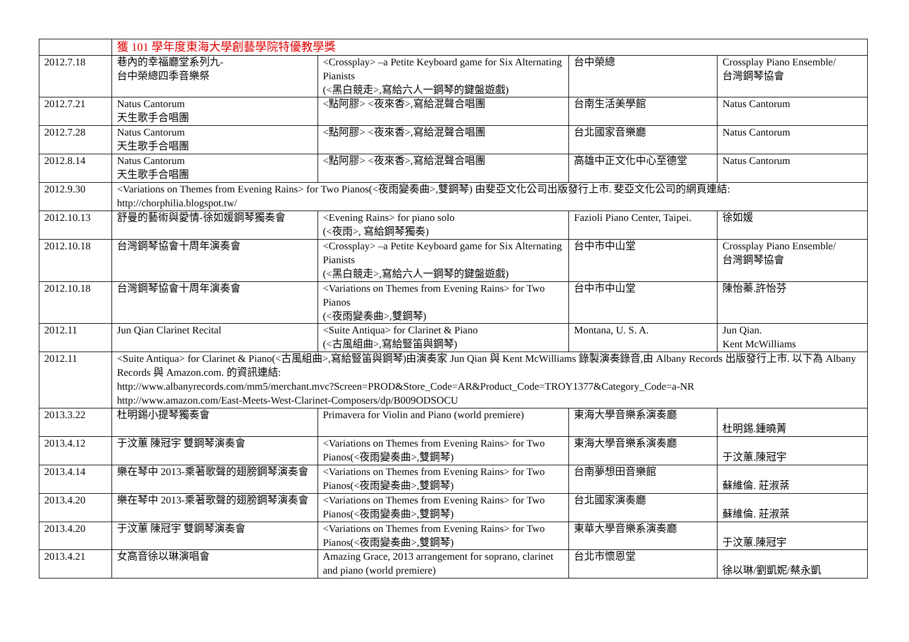| | 獲 101 學年度東海大學創藝學院特優教學獎 | | | |
| 2012.7.18 | 巷內的幸福廳堂系列九- 台中榮總四季音樂祭 | <Crossplay> –a Petite Keyboard game for Six Alternating Pianists (<黑白競走>,寫給六人一鋼琴的鍵盤遊戲) | 台中榮總 | Crossplay Piano Ensemble/ 台灣鋼琴協會 |
| 2012.7.21 | Natus Cantorum 天生歌手合唱團 | <點阿膠> <夜來香>,寫給混聲合唱團 | 台南生活美學館 | Natus Cantorum |
| 2012.7.28 | Natus Cantorum 天生歌手合唱團 | <點阿膠> <夜來香>,寫給混聲合唱團 | 台北國家音樂廳 | Natus Cantorum |
| 2012.8.14 | Natus Cantorum 天生歌手合唱團 | <點阿膠> <夜來香>,寫給混聲合唱團 | 高雄中正文化中心至德堂 | Natus Cantorum |
| 2012.9.30 | <Variations on Themes from Evening Rains> for Two Pianos(<夜雨變奏曲>,雙鋼琴) 由斐亞文化公司出版發行上市. 斐亞文化公司的網頁連結: http://chorphilia.blogspot.tw/ | | | |
| 2012.10.13 | 舒曼的藝術與愛情-徐如媛鋼琴獨奏會 | <Evening Rains> for piano solo (<夜雨>, 寫給鋼琴獨奏) | Fazioli Piano Center, Taipei. | 徐如媛 |
| 2012.10.18 | 台灣鋼琴協會十周年演奏會 | <Crossplay> –a Petite Keyboard game for Six Alternating Pianists (<黑白競走>,寫給六人一鋼琴的鍵盤遊戲) | 台中市中山堂 | Crossplay Piano Ensemble/ 台灣鋼琴協會 |
| 2012.10.18 | 台灣鋼琴協會十周年演奏會 | <Variations on Themes from Evening Rains> for Two Pianos (<夜雨變奏曲>,雙鋼琴) | 台中市中山堂 | 陳怡蓁.許怡芬 |
| 2012.11 | Jun Qian Clarinet Recital | <Suite Antiqua> for Clarinet & Piano (<古風組曲>,寫給豎笛與鋼琴) | Montana, U. S. A. | Jun Qian. Kent McWilliams |
| 2012.11 | <Suite Antiqua> for Clarinet & Piano(<古風組曲>,寫給豎笛與鋼琴)由演奏家 Jun Qian 與 Kent McWilliams 錄製演奏錄音,由 Albany Records 出版發行上市. 以下為 Albany Records 與 Amazon.com. 的資訊連結: http://www.albanyrecords.com/mm5/merchant.mvc?Screen=PROD&Store_Code=AR&Product_Code=TROY1377&Category_Code=a-NR http://www.amazon.com/East-Meets-West-Clarinet-Composers/dp/B009ODSOCU | | | |
| 2013.3.22 | 杜明錫小提琴獨奏會 | Primavera for Violin and Piano (world premiere) | 東海大學音樂系演奏廳 | 杜明錫.鍾曉菁 |
| 2013.4.12 | 于汶蕙 陳冠宇 雙鋼琴演奏會 | <Variations on Themes from Evening Rains> for Two Pianos(<夜雨變奏曲>,雙鋼琴) | 東海大學音樂系演奏廳 | 于汶蕙.陳冠宇 |
| 2013.4.14 | 樂在琴中 2013-乘著歌聲的翅膀鋼琴演奏會 | <Variations on Themes from Evening Rains> for Two Pianos(<夜雨變奏曲>,雙鋼琴) | 台南夢想田音樂館 | 蘇維倫. 莊淑棻 |
| 2013.4.20 | 樂在琴中 2013-乘著歌聲的翅膀鋼琴演奏會 | <Variations on Themes from Evening Rains> for Two Pianos(<夜雨變奏曲>,雙鋼琴) | 台北國家演奏廳 | 蘇維倫. 莊淑棻 |
| 2013.4.20 | 于汶蕙 陳冠宇 雙鋼琴演奏會 | <Variations on Themes from Evening Rains> for Two Pianos(<夜雨變奏曲>,雙鋼琴) | 東華大學音樂系演奏廳 | 于汶蕙.陳冠宇 |
| 2013.4.21 | 女高音徐以琳演唱會 | Amazing Grace, 2013 arrangement for soprano, clarinet and piano (world premiere) | 台北市懷恩堂 | 徐以琳/劉凱妮/蔡永凱 |